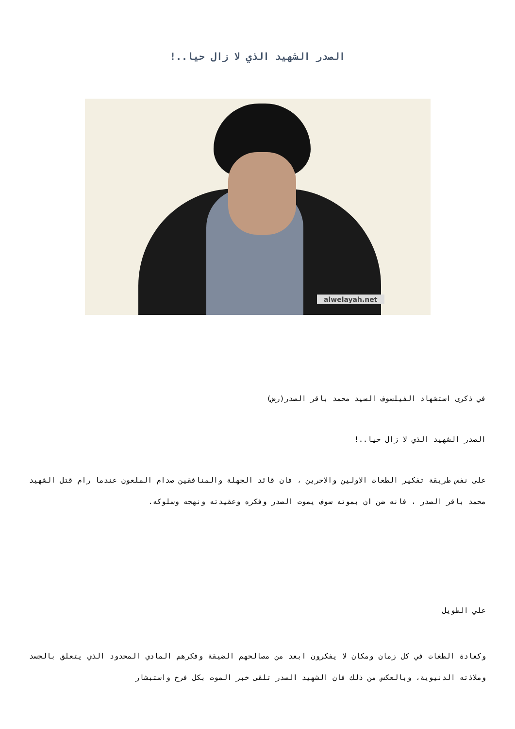الصدر الشهيد الذي لا زال حيا..!
alwelayah.net
في ذكرى استشهاد الفيلسوف السيد محمد باقر الصدر(رض)
الصدر الشهيد الذي لا زال حيا..!
على نفس طريقة تفكير الطغات الاولين والاخرين ، فان قائد الجهلة والمنافقين صدام الملعون عندما رام قتل الشهيد محمد باقر الصدر ، فانه ضن ان بموته سوف يموت الصدر وفكره وعقيدته ونهجه وسلوكه.
علي الطويل
وكعادة الطغات في كل زمان ومكان لا يفكرون ابعد من مصالحهم الضيقة وفكرهم المادي المحدود الذي يتعلق بالجسد وملاذته الدنيوية، وبالعكس من ذلك فان الشهيد الصدر تلقى خبر الموت بكل فرح واستبشار